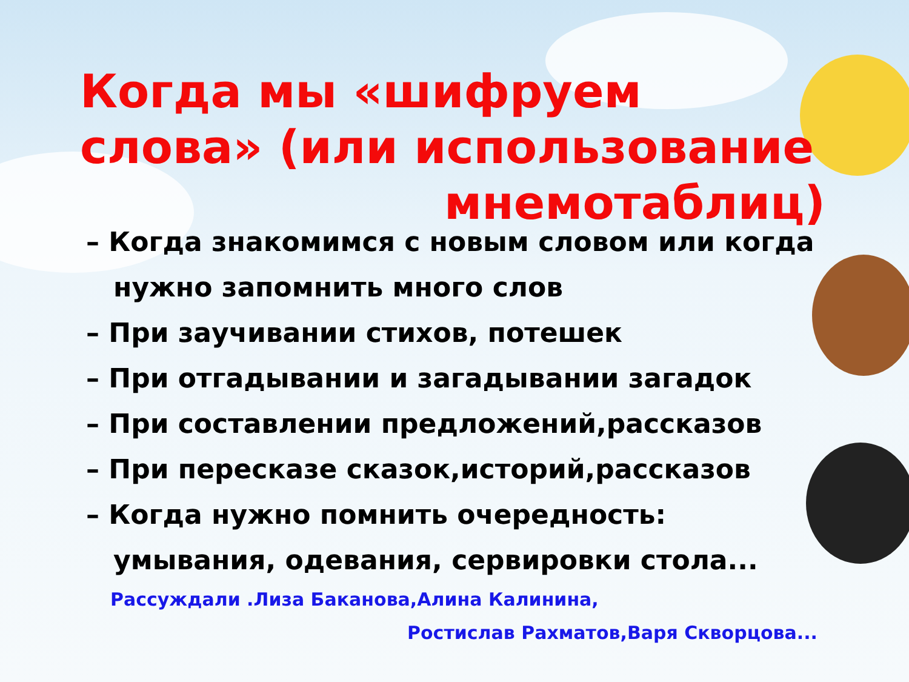Когда мы «шифруем слова» (или использование
мнемотаблиц)
– Когда знакомимся с новым словом или когда нужно запомнить много слов
– При заучивании стихов, потешек
– При отгадывании и загадывании загадок
– При составлении предложений,рассказов
– При пересказе сказок,историй,рассказов
– Когда нужно помнить очередность: умывания, одевания, сервировки стола...
Рассуждали .Лиза Баканова,Алина Калинина,
Ростислав Рахматов,Варя Скворцова...